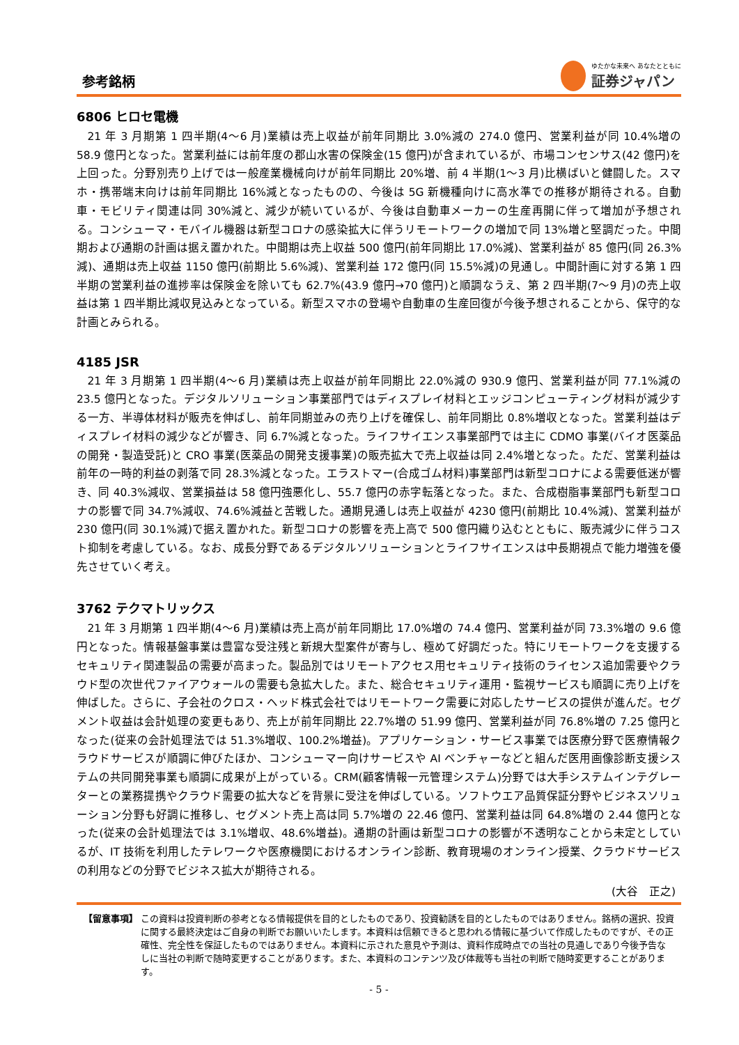参考銘柄
ゆたかな未来へ あなたとともに
証券ジャパン
6806 ヒロセ電機
21 年 3 月期第 1 四半期(4～6 月)業績は売上収益が前年同期比 3.0%減の 274.0 億円、営業利益が同 10.4%増の 58.9 億円となった。営業利益には前年度の郡山水害の保険金(15 億円)が含まれているが、市場コンセンサス(42 億円)を上回った。分野別売り上げでは一般産業機械向けが前年同期比 20%増、前 4 半期(1～3 月)比横ばいと健闘した。スマホ・携帯端末向けは前年同期比 16%減となったものの、今後は 5G 新機種向けに高水準での推移が期待される。自動車・モビリティ関連は同 30%減と、減少が続いているが、今後は自動車メーカーの生産再開に伴って増加が予想される。コンシューマ・モバイル機器は新型コロナの感染拡大に伴うリモートワークの増加で同 13%増と堅調だった。中間期および通期の計画は据え置かれた。中間期は売上収益 500 億円(前年同期比 17.0%減)、営業利益が 85 億円(同 26.3%減)、通期は売上収益 1150 億円(前期比 5.6%減)、営業利益 172 億円(同 15.5%減)の見通し。中間計画に対する第 1 四半期の営業利益の進捗率は保険金を除いても 62.7%(43.9 億円→70 億円)と順調なうえ、第 2 四半期(7～9 月)の売上収益は第 1 四半期比減収見込みとなっている。新型スマホの登場や自動車の生産回復が今後予想されることから、保守的な計画とみられる。
4185 JSR
21 年 3 月期第 1 四半期(4～6 月)業績は売上収益が前年同期比 22.0%減の 930.9 億円、営業利益が同 77.1%減の 23.5 億円となった。デジタルソリューション事業部門ではディスプレイ材料とエッジコンピューティング材料が減少する一方、半導体材料が販売を伸ばし、前年同期並みの売り上げを確保し、前年同期比 0.8%増収となった。営業利益はディスプレイ材料の減少などが響き、同 6.7%減となった。ライフサイエンス事業部門では主に CDMO 事業(バイオ医薬品の開発・製造受託)と CRO 事業(医薬品の開発支援事業)の販売拡大で売上収益は同 2.4%増となった。ただ、営業利益は前年の一時的利益の剥落で同 28.3%減となった。エラストマー(合成ゴム材料)事業部門は新型コロナによる需要低迷が響き、同 40.3%減収、営業損益は 58 億円強悪化し、55.7 億円の赤字転落となった。また、合成樹脂事業部門も新型コロナの影響で同 34.7%減収、74.6%減益と苦戦した。通期見通しは売上収益が 4230 億円(前期比 10.4%減)、営業利益が 230 億円(同 30.1%減)で据え置かれた。新型コロナの影響を売上高で 500 億円織り込むとともに、販売減少に伴うコスト抑制を考慮している。なお、成長分野であるデジタルソリューションとライフサイエンスは中長期視点で能力増強を優先させていく考え。
3762 テクマトリックス
21 年 3 月期第 1 四半期(4～6 月)業績は売上高が前年同期比 17.0%増の 74.4 億円、営業利益が同 73.3%増の 9.6 億円となった。情報基盤事業は豊富な受注残と新規大型案件が寄与し、極めて好調だった。特にリモートワークを支援するセキュリティ関連製品の需要が高まった。製品別ではリモートアクセス用セキュリティ技術のライセンス追加需要やクラウド型の次世代ファイアウォールの需要も急拡大した。また、総合セキュリティ運用・監視サービスも順調に売り上げを伸ばした。さらに、子会社のクロス・ヘッド株式会社ではリモートワーク需要に対応したサービスの提供が進んだ。セグメント収益は会計処理の変更もあり、売上が前年同期比 22.7%増の 51.99 億円、営業利益が同 76.8%増の 7.25 億円となった(従来の会計処理法では 51.3%増収、100.2%増益)。アプリケーション・サービス事業では医療分野で医療情報クラウドサービスが順調に伸びたほか、コンシューマー向けサービスや AI ベンチャーなどと組んだ医用画像診断支援システムの共同開発事業も順調に成果が上がっている。CRM(顧客情報一元管理システム)分野では大手システムインテグレーターとの業務提携やクラウド需要の拡大などを背景に受注を伸ばしている。ソフトウエア品質保証分野やビジネスソリューション分野も好調に推移し、セグメント売上高は同 5.7%増の 22.46 億円、営業利益は同 64.8%増の 2.44 億円となった(従来の会計処理法では 3.1%増収、48.6%増益)。通期の計画は新型コロナの影響が不透明なことから未定としているが、IT 技術を利用したテレワークや医療機関におけるオンライン診断、教育現場のオンライン授業、クラウドサービスの利用などの分野でビジネス拡大が期待される。
(大谷　正之)
【留意事項】 この資料は投資判断の参考となる情報提供を目的としたものであり、投資勧誘を目的としたものではありません。銘柄の選択、投資に関する最終決定はご自身の判断でお願いいたします。本資料は信頼できると思われる情報に基づいて作成したものですが、その正確性、完全性を保証したものではありません。本資料に示された意見や予測は、資料作成時点での当社の見通しであり今後予告なしに当社の判断で随時変更することがあります。また、本資料のコンテンツ及び体裁等も当社の判断で随時変更することがあります。
- 5 -